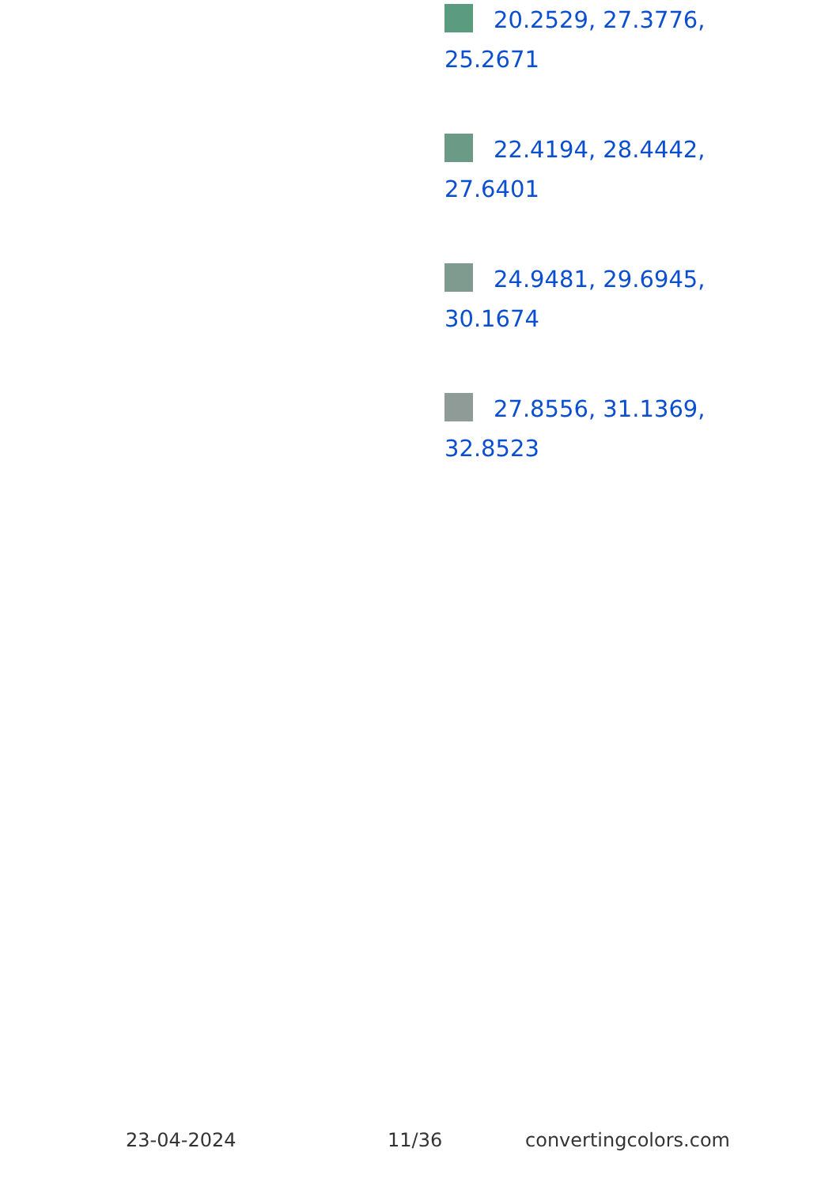20.2529, 27.3776, 25.2671
22.4194, 28.4442, 27.6401
24.9481, 29.6945, 30.1674
27.8556, 31.1369, 32.8523
23-04-2024 11/36 convertingcolors.com